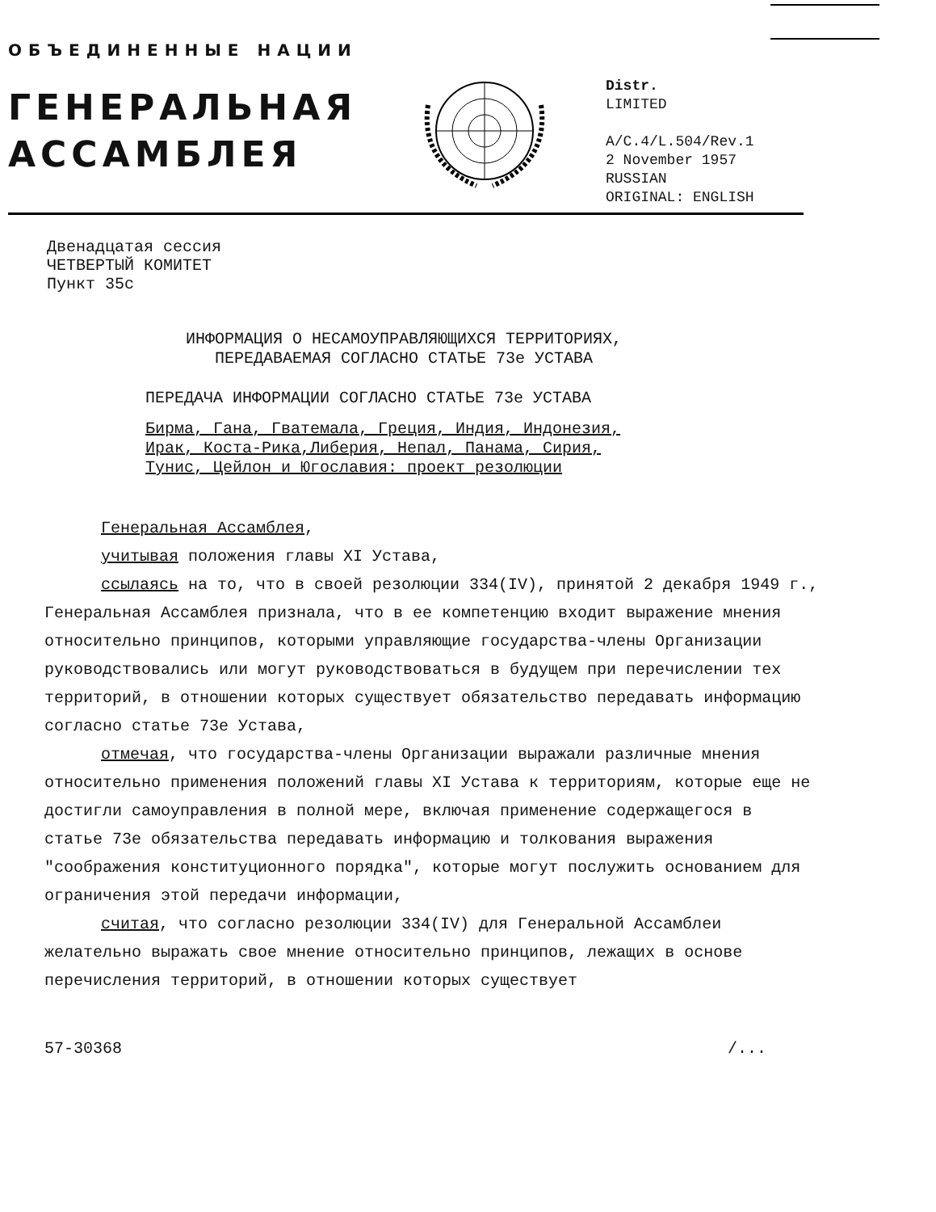ОБЪЕДИНЕННЫЕ НАЦИИ
ГЕНЕРАЛЬНАЯ
АССАМБЛЕЯ
Distr.
LIMITED
A/C.4/L.504/Rev.1
2 November 1957
RUSSIAN
ORIGINAL: ENGLISH
Двенадцатая сессия
ЧЕТВЕРТЫЙ КОМИТЕТ
Пункт 35с
ИНФОРМАЦИЯ О НЕСАМОУПРАВЛЯЮЩИХСЯ ТЕРРИТОРИЯХ,
ПЕРЕДАВАЕМАЯ СОГЛАСНО СТАТЬЕ 73е УСТАВА
ПЕРЕДАЧА ИНФОРМАЦИИ СОГЛАСНО СТАТЬЕ 73е УСТАВА
Бирма, Гана, Гватемала, Греция, Индия, Индонезия,
Ирак, Коста-Рика,Либерия, Непал, Панама, Сирия,
Тунис, Цейлон и Югославия: проект резолюции
Генеральная Ассамблея,
учитывая положения главы XI Устава,
ссылаясь на то, что в своей резолюции 334(IV), принятой 2 декабря 1949 г., Генеральная Ассамблея признала, что в ее компетенцию входит выражение мнения относительно принципов, которыми управляющие государства-члены Организации руководствовались или могут руководствоваться в будущем при перечислении тех территорий, в отношении которых существует обязательство передавать информацию согласно статье 73е Устава,
отмечая, что государства-члены Организации выражали различные мнения относительно применения положений главы XI Устава к территориям, которые еще не достигли самоуправления в полной мере, включая применение содержащегося в статье 73е обязательства передавать информацию и толкования выражения "соображения конституционного порядка", которые могут послужить основанием для ограничения этой передачи информации,
считая, что согласно резолюции 334(IV) для Генеральной Ассамблеи желательно выражать свое мнение относительно принципов, лежащих в основе перечисления территорий, в отношении которых существует
57-30368 /...